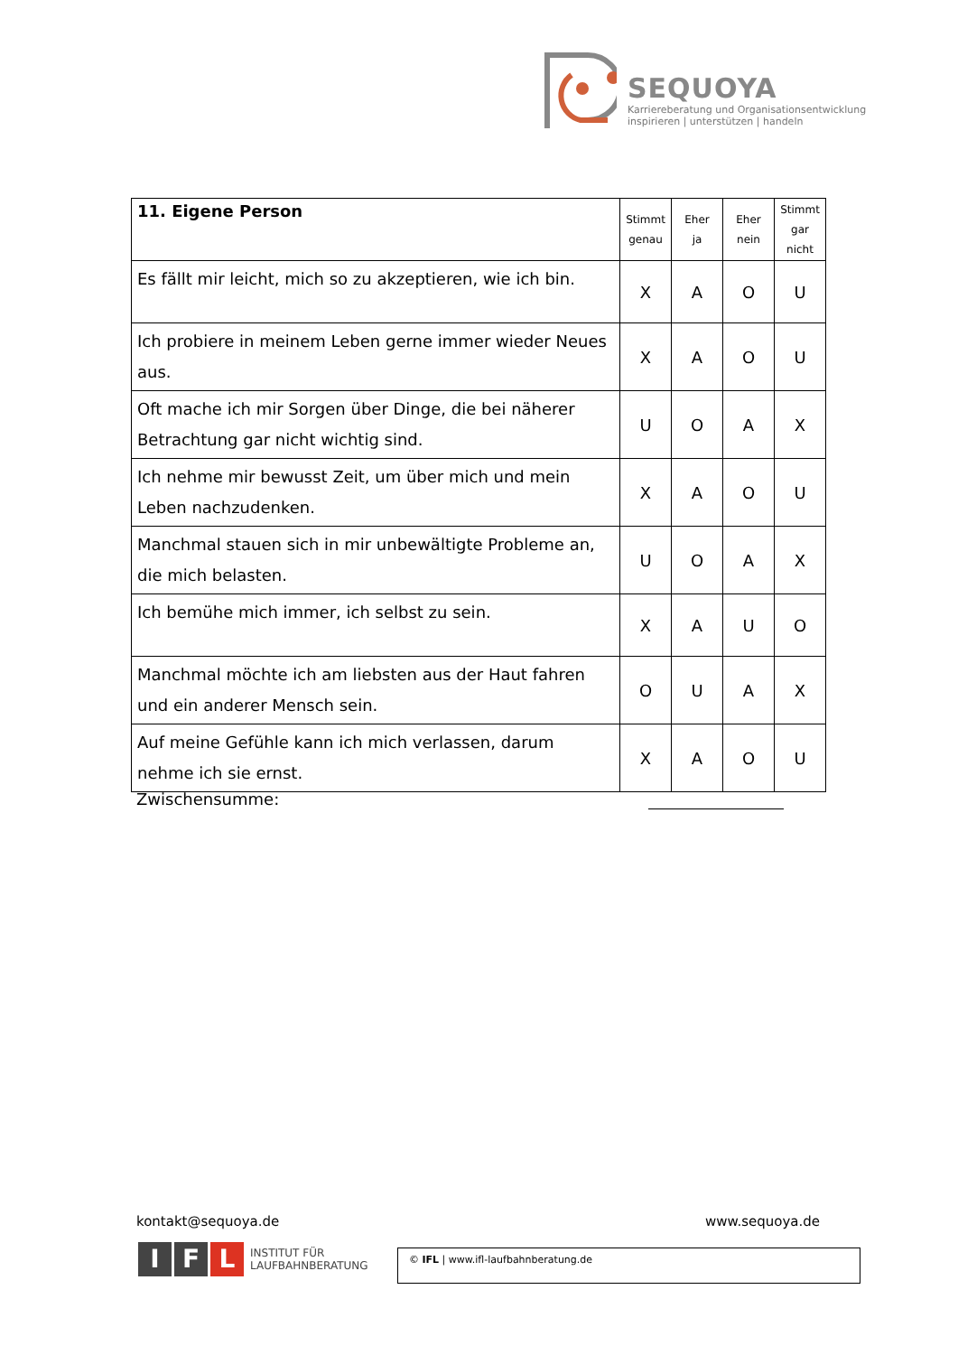SEQUOYA
Karriereberatung und Organisationsentwicklung
inspirieren | unterstützen | handeln
| 11. Eigene Person | Stimmt genau | Eher ja | Eher nein | Stimmt gar nicht |
| Es fällt mir leicht, mich so zu akzeptieren, wie ich bin. | X | A | O | U |
| Ich probiere in meinem Leben gerne immer wieder Neues aus. | X | A | O | U |
| Oft mache ich mir Sorgen über Dinge, die bei näherer Betrachtung gar nicht wichtig sind. | U | O | A | X |
| Ich nehme mir bewusst Zeit, um über mich und mein Leben nachzudenken. | X | A | O | U |
| Manchmal stauen sich in mir unbewältigte Probleme an, die mich belasten. | U | O | A | X |
| Ich bemühe mich immer, ich selbst zu sein. | X | A | U | O |
| Manchmal möchte ich am liebsten aus der Haut fahren und ein anderer Mensch sein. | O | U | A | X |
| Auf meine Gefühle kann ich mich verlassen, darum nehme ich sie ernst. | X | A | O | U |
Zwischensumme:
kontakt@sequoya.de www.sequoya.de
I F L
INSTITUT FÜR
LAUFBAHNBERATUNG
© IFL | www.ifl-laufbahnberatung.de